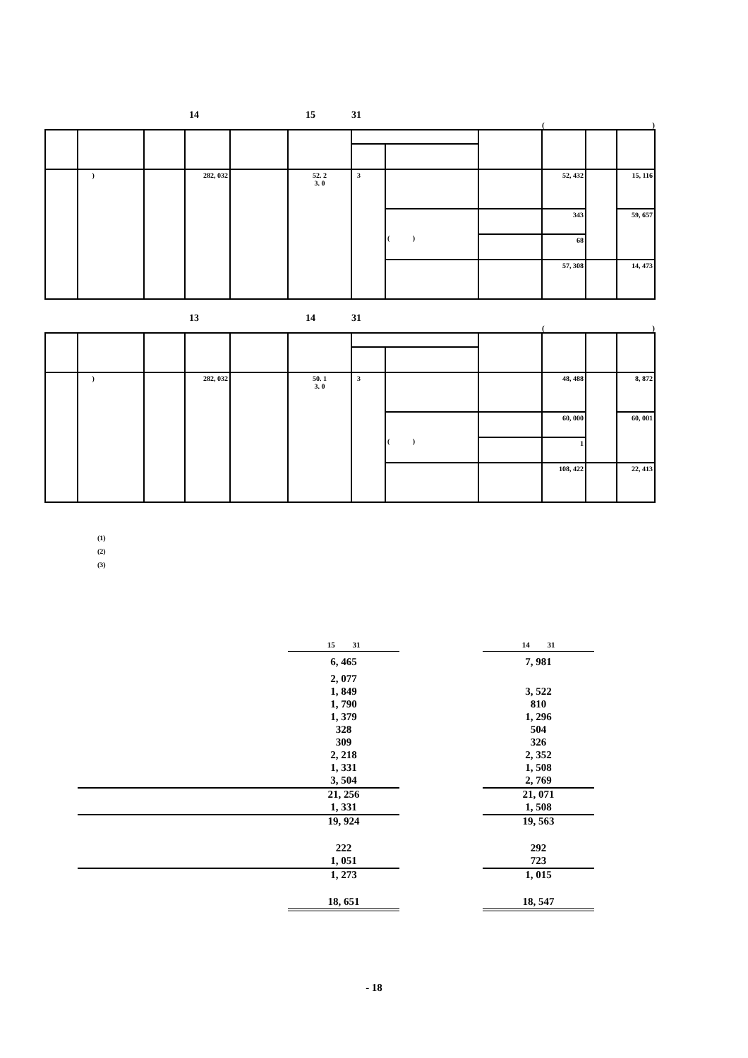14 15 31
()
| | ) | | 282, 032 | | 52. 2 3. 0 | 3 | | | 52, 432 | | 15, 116 |
| | | | | | | | ( ) | | 343 | | 59, 657 |
| | | | | | | | | | 68 | | |
| | | | | | | | | | 57, 308 | | 14, 473 |
13 14 31
()
| | ) | | 282, 032 | | 50. 1 3. 0 | 3 | | | 48, 488 | | 8, 872 |
| | | | | | | | ( ) | | 60, 000 | | 60, 001 |
| | | | | | | | | | 1 | | |
| | | | | | | | | | 108, 422 | | 22, 413 |
(1)
(2)
(3)
| | 15 31 | | 14 31 |
| | 6, 465 | | 7, 981 |
| | 2, 077 | | |
| | 1, 849 | | 3, 522 |
| | 1, 790 | | 810 |
| | 1, 379 | | 1, 296 |
| | 328 | | 504 |
| | 309 | | 326 |
| | 2, 218 | | 2, 352 |
| | 1, 331 | | 1, 508 |
| | 3, 504 | | 2, 769 |
| | 21, 256 | | 21, 071 |
| | 1, 331 | | 1, 508 |
| | 19, 924 | | 19, 563 |
| | 222 | | 292 |
| | 1, 051 | | 723 |
| | 1, 273 | | 1, 015 |
| | 18, 651 | | 18, 547 |
- 18